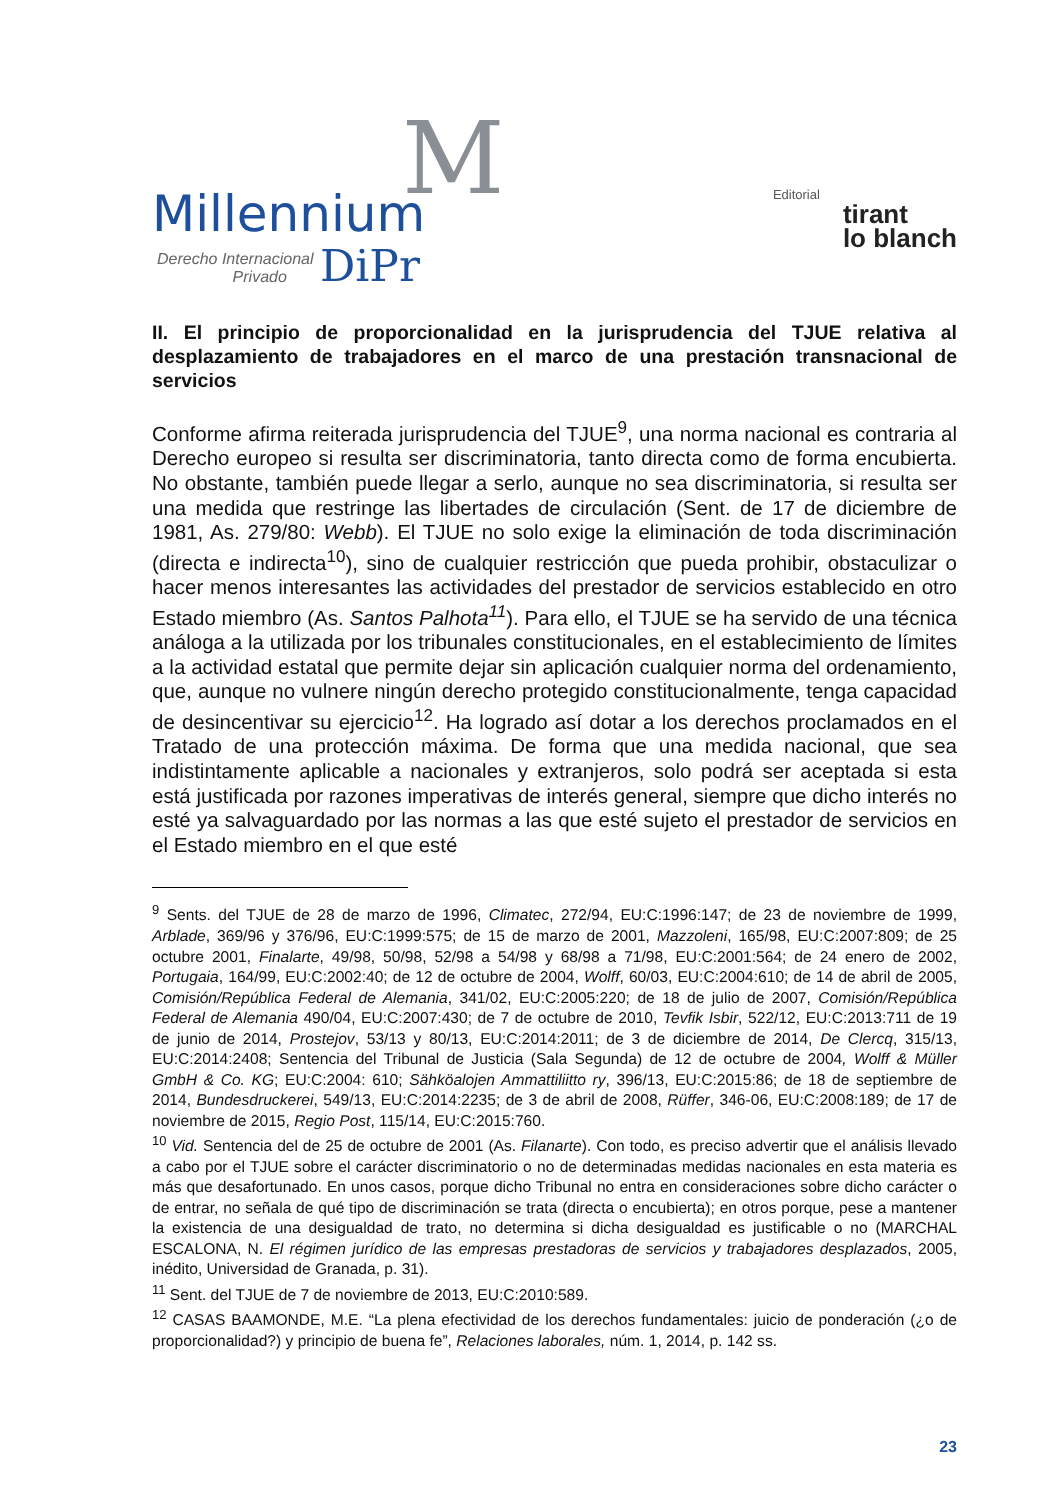M Millennium
Derecho Internacional
Privado DiPr
Editorial
tirant
lo blanch
II. El principio de proporcionalidad en la jurisprudencia del TJUE relativa al desplazamiento de trabajadores en el marco de una prestación transnacional de servicios
Conforme afirma reiterada jurisprudencia del TJUE<sup>9</sup>, una norma nacional es contraria al Derecho europeo si resulta ser discriminatoria, tanto directa como de forma encubierta. No obstante, también puede llegar a serlo, aunque no sea discriminatoria, si resulta ser una medida que restringe las libertades de circulación (Sent. de 17 de diciembre de 1981, As. 279/80: Webb). El TJUE no solo exige la eliminación de toda discriminación (directa e indirecta<sup>10</sup>), sino de cualquier restricción que pueda prohibir, obstaculizar o hacer menos interesantes las actividades del prestador de servicios establecido en otro Estado miembro (As. Santos Palhota<sup>11</sup>). Para ello, el TJUE se ha servido de una técnica análoga a la utilizada por los tribunales constitucionales, en el establecimiento de límites a la actividad estatal que permite dejar sin aplicación cualquier norma del ordenamiento, que, aunque no vulnere ningún derecho protegido constitucionalmente, tenga capacidad de desincentivar su ejercicio<sup>12</sup>. Ha logrado así dotar a los derechos proclamados en el Tratado de una protección máxima. De forma que una medida nacional, que sea indistintamente aplicable a nacionales y extranjeros, solo podrá ser aceptada si esta está justificada por razones imperativas de interés general, siempre que dicho interés no esté ya salvaguardado por las normas a las que esté sujeto el prestador de servicios en el Estado miembro en el que esté
<sup>9</sup> Sents. del TJUE de 28 de marzo de 1996, Climatec, 272/94, EU:C:1996:147; de 23 de noviembre de 1999, Arblade, 369/96 y 376/96, EU:C:1999:575; de 15 de marzo de 2001, Mazzoleni, 165/98, EU:C:2007:809; de 25 octubre 2001, Finalarte, 49/98, 50/98, 52/98 a 54/98 y 68/98 a 71/98, EU:C:2001:564; de 24 enero de 2002, Portugaia, 164/99, EU:C:2002:40; de 12 de octubre de 2004, Wolff, 60/03, EU:C:2004:610; de 14 de abril de 2005, Comisión/República Federal de Alemania, 341/02, EU:C:2005:220; de 18 de julio de 2007, Comisión/República Federal de Alemania 490/04, EU:C:2007:430; de 7 de octubre de 2010, Tevfik Isbir, 522/12, EU:C:2013:711 de 19 de junio de 2014, Prostejov, 53/13 y 80/13, EU:C:2014:2011; de 3 de diciembre de 2014, De Clercq, 315/13, EU:C:2014:2408; Sentencia del Tribunal de Justicia (Sala Segunda) de 12 de octubre de 2004, Wolff & Müller GmbH & Co. KG; EU:C:2004: 610; Sähköalojen Ammattiliitto ry, 396/13, EU:C:2015:86; de 18 de septiembre de 2014, Bundesdruckerei, 549/13, EU:C:2014:2235; de 3 de abril de 2008, Rüffer, 346-06, EU:C:2008:189; de 17 de noviembre de 2015, Regio Post, 115/14, EU:C:2015:760.
<sup>10</sup> Vid. Sentencia del de 25 de octubre de 2001 (As. Filanarte). Con todo, es preciso advertir que el análisis llevado a cabo por el TJUE sobre el carácter discriminatorio o no de determinadas medidas nacionales en esta materia es más que desafortunado. En unos casos, porque dicho Tribunal no entra en consideraciones sobre dicho carácter o de entrar, no señala de qué tipo de discriminación se trata (directa o encubierta); en otros porque, pese a mantener la existencia de una desigualdad de trato, no determina si dicha desigualdad es justificable o no (MARCHAL ESCALONA, N. El régimen jurídico de las empresas prestadoras de servicios y trabajadores desplazados, 2005, inédito, Universidad de Granada, p. 31).
<sup>11</sup> Sent. del TJUE de 7 de noviembre de 2013, EU:C:2010:589.
<sup>12</sup> CASAS BAAMONDE, M.E. “La plena efectividad de los derechos fundamentales: juicio de ponderación (¿o de proporcionalidad?) y principio de buena fe”, Relaciones laborales, núm. 1, 2014, p. 142 ss.
23